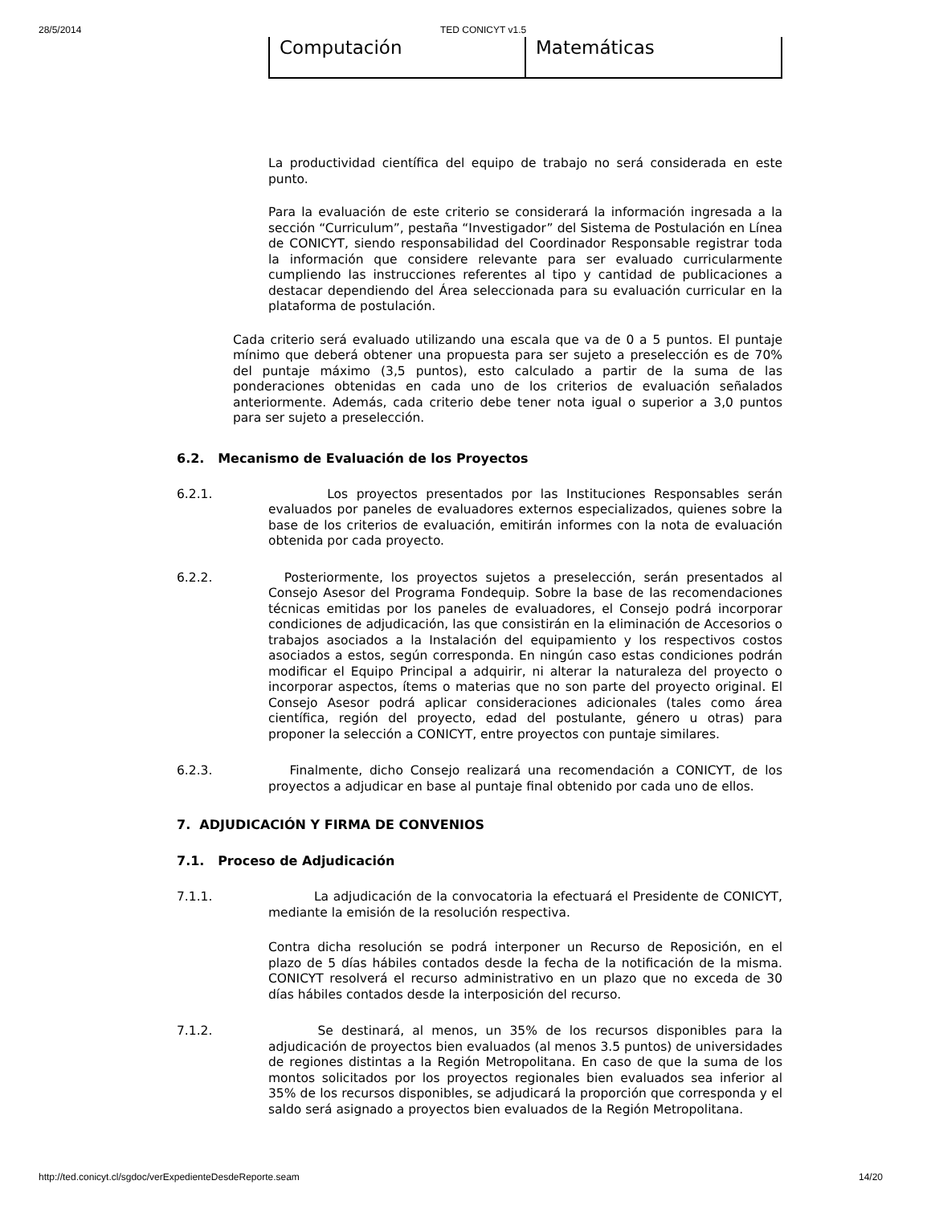28/5/2014 TED CONICYT v1.5
| Computación | Matemáticas |
La productividad científica del equipo de trabajo no será considerada en este punto.
Para la evaluación de este criterio se considerará la información ingresada a la sección “Curriculum”, pestaña “Investigador” del Sistema de Postulación en Línea de CONICYT, siendo responsabilidad del Coordinador Responsable registrar toda la información que considere relevante para ser evaluado curricularmente cumpliendo las instrucciones referentes al tipo y cantidad de publicaciones a destacar dependiendo del Área seleccionada para su evaluación curricular en la plataforma de postulación.
Cada criterio será evaluado utilizando una escala que va de 0 a 5 puntos. El puntaje mínimo que deberá obtener una propuesta para ser sujeto a preselección es de 70% del puntaje máximo (3,5 puntos), esto calculado a partir de la suma de las ponderaciones obtenidas en cada uno de los criterios de evaluación señalados anteriormente. Además, cada criterio debe tener nota igual o superior a 3,0 puntos para ser sujeto a preselección.
6.2. Mecanismo de Evaluación de los Proyectos
6.2.1. Los proyectos presentados por las Instituciones Responsables serán evaluados por paneles de evaluadores externos especializados, quienes sobre la base de los criterios de evaluación, emitirán informes con la nota de evaluación obtenida por cada proyecto.
6.2.2. Posteriormente, los proyectos sujetos a preselección, serán presentados al Consejo Asesor del Programa Fondequip. Sobre la base de las recomendaciones técnicas emitidas por los paneles de evaluadores, el Consejo podrá incorporar condiciones de adjudicación, las que consistirán en la eliminación de Accesorios o trabajos asociados a la Instalación del equipamiento y los respectivos costos asociados a estos, según corresponda. En ningún caso estas condiciones podrán modificar el Equipo Principal a adquirir, ni alterar la naturaleza del proyecto o incorporar aspectos, ítems o materias que no son parte del proyecto original. El Consejo Asesor podrá aplicar consideraciones adicionales (tales como área científica, región del proyecto, edad del postulante, género u otras) para proponer la selección a CONICYT, entre proyectos con puntaje similares.
6.2.3. Finalmente, dicho Consejo realizará una recomendación a CONICYT, de los proyectos a adjudicar en base al puntaje final obtenido por cada uno de ellos.
7. ADJUDICACIÓN Y FIRMA DE CONVENIOS
7.1. Proceso de Adjudicación
7.1.1. La adjudicación de la convocatoria la efectuará el Presidente de CONICYT, mediante la emisión de la resolución respectiva.
Contra dicha resolución se podrá interponer un Recurso de Reposición, en el plazo de 5 días hábiles contados desde la fecha de la notificación de la misma. CONICYT resolverá el recurso administrativo en un plazo que no exceda de 30 días hábiles contados desde la interposición del recurso.
7.1.2. Se destinará, al menos, un 35% de los recursos disponibles para la adjudicación de proyectos bien evaluados (al menos 3.5 puntos) de universidades de regiones distintas a la Región Metropolitana. En caso de que la suma de los montos solicitados por los proyectos regionales bien evaluados sea inferior al 35% de los recursos disponibles, se adjudicará la proporción que corresponda y el saldo será asignado a proyectos bien evaluados de la Región Metropolitana.
http://ted.conicyt.cl/sgdoc/verExpedienteDesdeReporte.seam 14/20